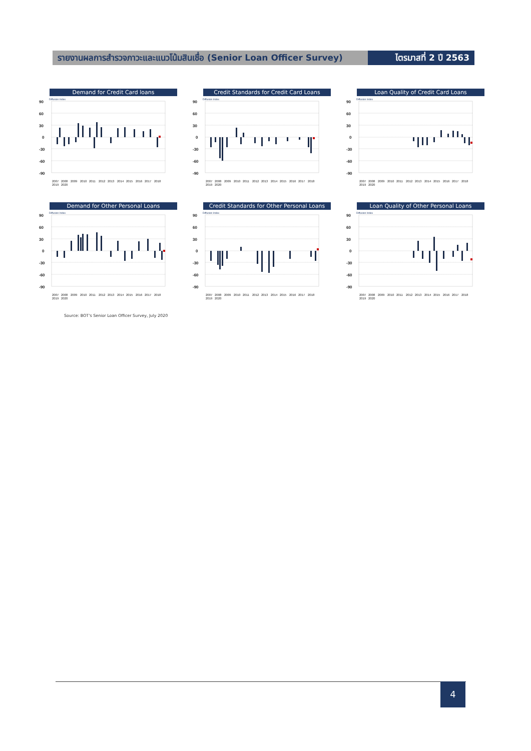รายงานผลการสำรวจภาวะและแนวโน้มสินเชื่อ (Senior Loan Officer Survey)
ไตรมาสที่ 2 ปี 2563
Demand for Credit Card loans
90
60
30
0
-30
-60
-90
Diffusion Index
2007
2008
2009
2010
2011
2012
2013
2014
2015
2016
2017
2018
2019
2020
Credit Standards for Credit Card Loans
90
60
30
0
-30
-60
-90
Diffusion Index
2007
2008
2009
2010
2011
2012
2013
2014
2015
2016
2017
2018
2019
2020
Loan Quality of Credit Card Loans
90
60
30
0
-30
-60
-90
Diffusion Index
2007
2008
2009
2010
2011
2012
2013
2014
2015
2016
2017
2018
2019
2020
Demand for Other Personal Loans
90
60
30
0
-30
-60
-90
Diffusion Index
2007
2008
2009
2010
2011
2012
2013
2014
2015
2016
2017
2018
2019
2020
Credit Standards for Other Personal Loans
90
60
30
0
-30
-60
-90
Diffusion Index
2007
2008
2009
2010
2011
2012
2013
2014
2015
2016
2017
2018
2019
2020
Loan Quality of Other Personal Loans
90
60
30
0
-30
-60
-90
Diffusion Index
2007
2008
2009
2010
2011
2012
2013
2014
2015
2016
2017
2018
2019
2020
Source: BOT's Senior Loan Officer Survey, July 2020
4